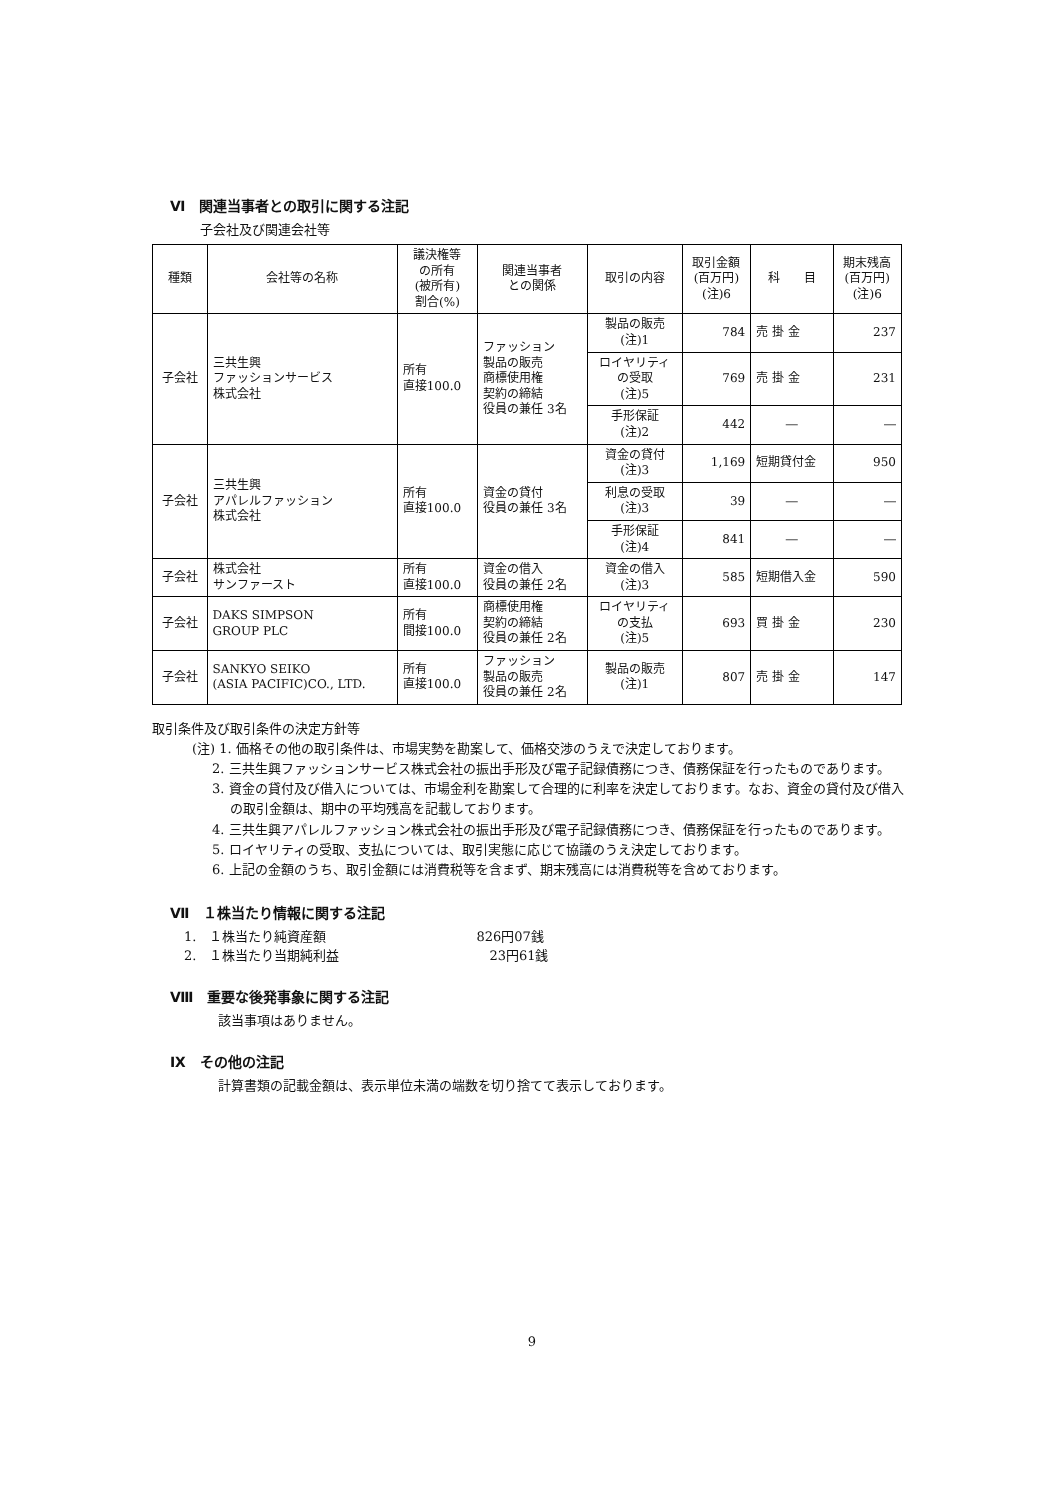Ⅵ　関連当事者との取引に関する注記
子会社及び関連会社等
| 種類 | 会社等の名称 | 議決権等 の所有 (被所有) 割合(%) | 関連当事者 との関係 | 取引の内容 | 取引金額 (百万円) (注)6 | 科 目 | 期末残高 (百万円) (注)6 |
| --- | --- | --- | --- | --- | --- | --- | --- |
| 子会社 | 三共生興 ファッションサービス 株式会社 | 所有 直接100.0 | ファッション 製品の販売 商標使用権 契約の締結 役員の兼任 3名 | 製品の販売 (注)1 | 784 | 売 掛 金 | 237 |
| | | | | ロイヤリティ の受取 (注)5 | 769 | 売 掛 金 | 231 |
| | | | | 手形保証 (注)2 | 442 | ― | ― |
| 子会社 | 三共生興 アパレルファッション 株式会社 | 所有 直接100.0 | 資金の貸付 役員の兼任 3名 | 資金の貸付 (注)3 | 1,169 | 短期貸付金 | 950 |
| | | | | 利息の受取 (注)3 | 39 | ― | ― |
| | | | | 手形保証 (注)4 | 841 | ― | ― |
| 子会社 | 株式会社 サンファースト | 所有 直接100.0 | 資金の借入 役員の兼任 2名 | 資金の借入 (注)3 | 585 | 短期借入金 | 590 |
| 子会社 | DAKS SIMPSON GROUP PLC | 所有 間接100.0 | 商標使用権 契約の締結 役員の兼任 2名 | ロイヤリティ の支払 (注)5 | 693 | 買 掛 金 | 230 |
| 子会社 | SANKYO SEIKO (ASIA PACIFIC)CO., LTD. | 所有 直接100.0 | ファッション 製品の販売 役員の兼任 2名 | 製品の販売 (注)1 | 807 | 売 掛 金 | 147 |
取引条件及び取引条件の決定方針等
(注) 1. 価格その他の取引条件は、市場実勢を勘案して、価格交渉のうえで決定しております。
2. 三共生興ファッションサービス株式会社の振出手形及び電子記録債務につき、債務保証を行ったものであります。
3. 資金の貸付及び借入については、市場金利を勘案して合理的に利率を決定しております。なお、資金の貸付及び借入の取引金額は、期中の平均残高を記載しております。
4. 三共生興アパレルファッション株式会社の振出手形及び電子記録債務につき、債務保証を行ったものであります。
5. ロイヤリティの受取、支払については、取引実態に応じて協議のうえ決定しております。
6. 上記の金額のうち、取引金額には消費税等を含まず、期末残高には消費税等を含めております。
Ⅶ　１株当たり情報に関する注記
1.　１株当たり純資産額 826円07銭
2.　１株当たり当期純利益 23円61銭
Ⅷ　重要な後発事象に関する注記
該当事項はありません。
Ⅸ　その他の注記
計算書類の記載金額は、表示単位未満の端数を切り捨てて表示しております。
9